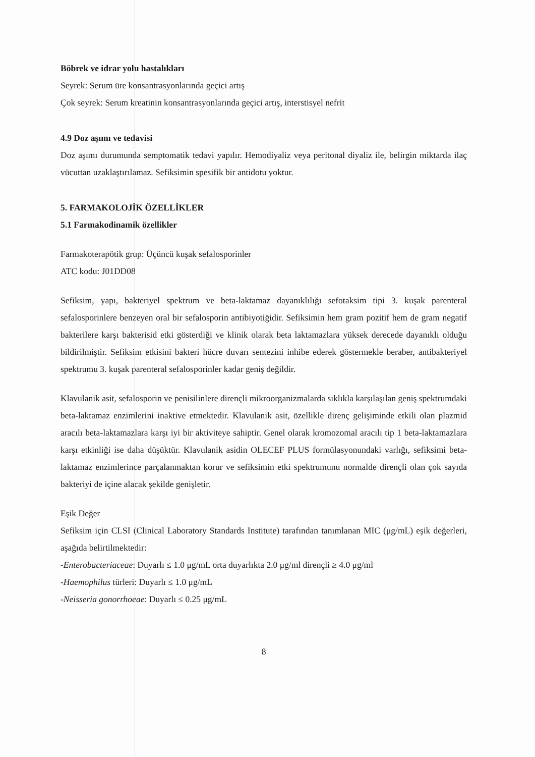Böbrek ve idrar yolu hastalıkları
Seyrek: Serum üre konsantrasyonlarında geçici artış
Çok seyrek: Serum kreatinin konsantrasyonlarında geçici artış, interstisyel nefrit
4.9 Doz aşımı ve tedavisi
Doz aşımı durumunda semptomatik tedavi yapılır. Hemodiyaliz veya peritonal diyaliz ile, belirgin miktarda ilaç vücuttan uzaklaştırılamaz. Sefiksimin spesifik bir antidotu yoktur.
5. FARMAKOLOJİK ÖZELLİKLER
5.1 Farmakodinamik özellikler
Farmakoterapötik grup: Üçüncü kuşak sefalosporinler
ATC kodu: J01DD08
Sefiksim, yapı, bakteriyel spektrum ve beta-laktamaz dayanıklılığı sefotaksim tipi 3. kuşak parenteral sefalosporinlere benzeyen oral bir sefalosporin antibiyotiğidir. Sefiksimin hem gram pozitif hem de gram negatif bakterilere karşı bakterisid etki gösterdiği ve klinik olarak beta laktamazlara yüksek derecede dayanıklı olduğu bildirilmiştir. Sefiksim etkisini bakteri hücre duvarı sentezini inhibe ederek göstermekle beraber, antibakteriyel spektrumu 3. kuşak parenteral sefalosporinler kadar geniş değildir.
Klavulanik asit, sefalosporin ve penisilinlere dirençli mikroorganizmalarda sıklıkla karşılaşılan geniş spektrumdaki beta-laktamaz enzimlerini inaktive etmektedir. Klavulanik asit, özellikle direnç gelişiminde etkili olan plazmid aracılı beta-laktamazlara karşı iyi bir aktiviteye sahiptir. Genel olarak kromozomal aracılı tip 1 beta-laktamazlara karşı etkinliği ise daha düşüktür. Klavulanik asidin OLECEF PLUS formülasyonundaki varlığı, sefiksimi beta-laktamaz enzimlerince parçalanmaktan korur ve sefiksimin etki spektrumunu normalde dirençli olan çok sayıda bakteriyi de içine alacak şekilde genişletir.
Eşik Değer
Sefiksim için CLSI (Clinical Laboratory Standards Institute) tarafından tanımlanan MIC (μg/mL) eşik değerleri, aşağıda belirtilmektedir:
-Enterobacteriaceae: Duyarlı ≤ 1.0 μg/mL orta duyarlıkta 2.0 μg/ml dirençli ≥ 4.0 μg/ml
-Haemophilus türleri: Duyarlı ≤ 1.0 μg/mL
-Neisseria gonorrhoeae: Duyarlı ≤ 0.25 μg/mL
8